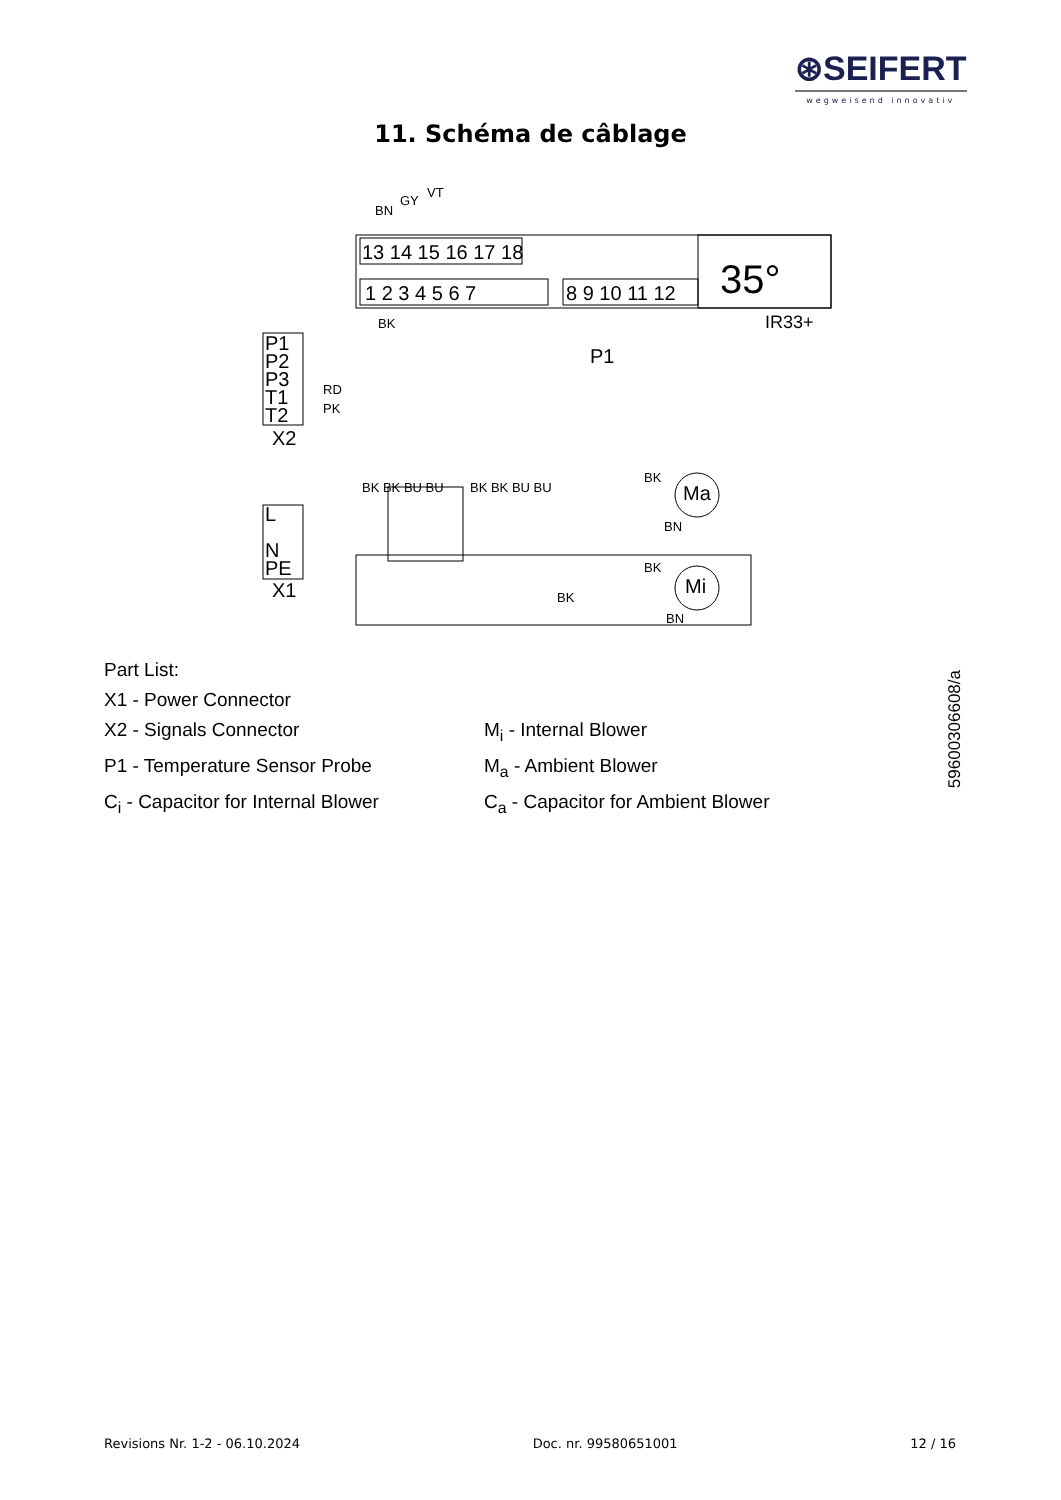⊛SEIFERT
wegweisend innovativ
11. Schéma de câblage
13 14 15 16 17 18
1 2 3 4 5 6 7
8 9 10 11 12
35°
IR33+
P1
P2
P3
T1
T2
X2
L
N
PE
X1
P1
Ma
Mi
BN
GY
VT
BK
RD
PK
BK BK BU BU
BK BK BU BU
BK
BK
BK
BN
BN
Part List:
X1 - Power Connector
X2 - Signals Connector M<sub>i</sub> - Internal Blower
P1 - Temperature Sensor Probe M<sub>a</sub> - Ambient Blower
C<sub>i</sub> - Capacitor for Internal Blower C<sub>a</sub> - Capacitor for Ambient Blower
59600306608/a
Revisions Nr. 1-2 - 06.10.2024 Doc. nr. 99580651001 12 / 16